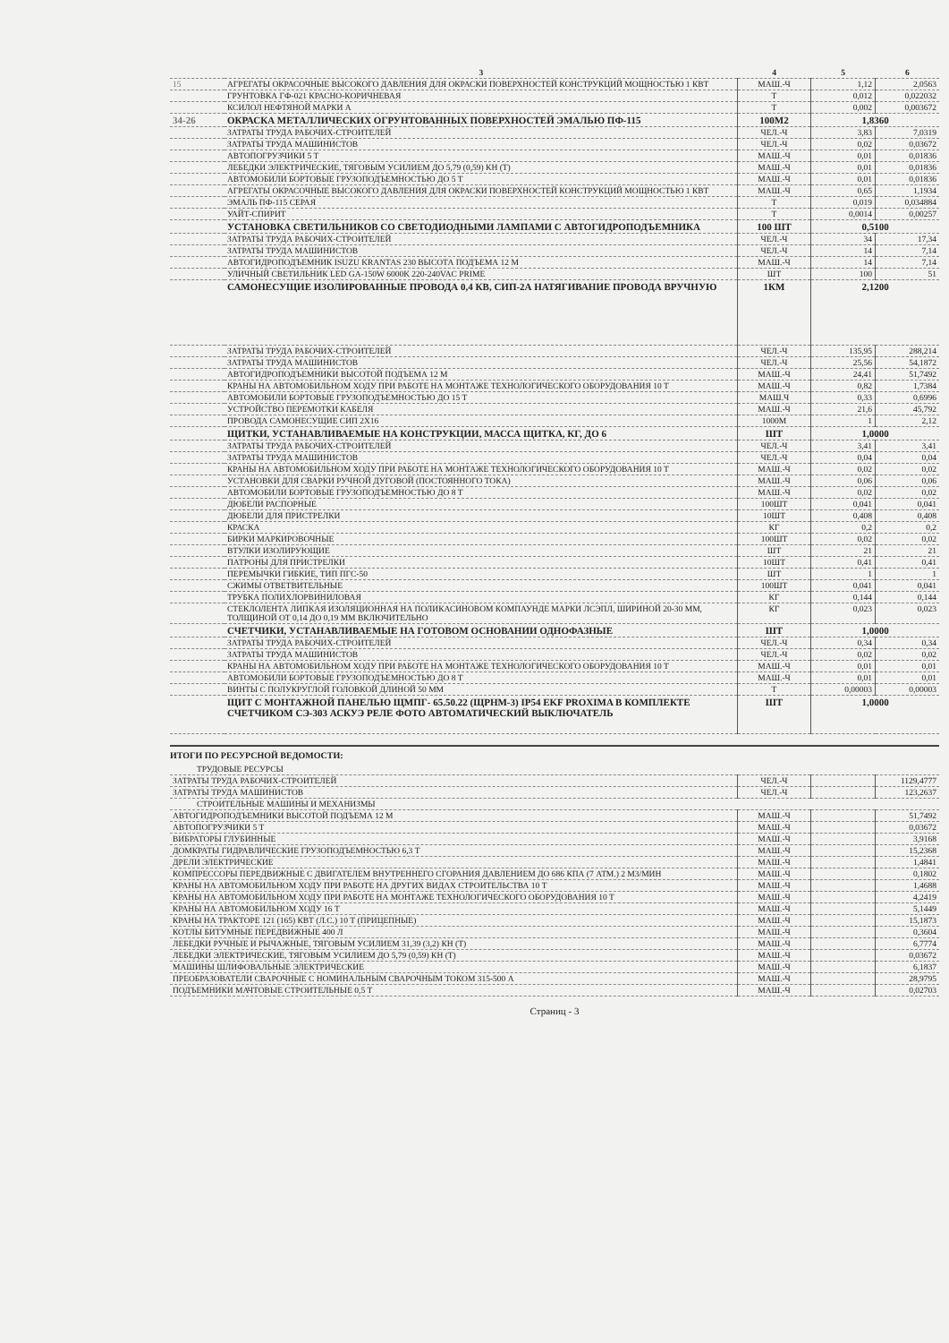| | 3 | 4 | 5 | 6 |
| --- | --- | --- | --- | --- |
| 15 | АГРЕГАТЫ ОКРАСОЧНЫЕ ВЫСОКОГО ДАВЛЕНИЯ ДЛЯ ОКРАСКИ ПОВЕРХНОСТЕЙ КОНСТРУКЦИЙ МОЩНОСТЬЮ 1 КВТ | МАШ.-Ч | 1,12 | 2,0563 |
| | ГРУНТОВКА ГФ-021 КРАСНО-КОРИЧНЕВАЯ | Т | 0,012 | 0,022032 |
| | КСИЛОЛ НЕФТЯНОЙ МАРКИ А | Т | 0,002 | 0,003672 |
| 34-26 | ОКРАСКА МЕТАЛЛИЧЕСКИХ ОГРУНТОВАННЫХ ПОВЕРХНОСТЕЙ ЭМАЛЬЮ ПФ-115 | 100М2 | 1,8360 | |
| | ЗАТРАТЫ ТРУДА РАБОЧИХ-СТРОИТЕЛЕЙ | ЧЕЛ.-Ч | 3,83 | 7,0319 |
| | ЗАТРАТЫ ТРУДА МАШИНИСТОВ | ЧЕЛ.-Ч | 0,02 | 0,03672 |
| | АВТОПОГРУЗЧИКИ 5 Т | МАШ.-Ч | 0,01 | 0,01836 |
| | ЛЕБЕДКИ ЭЛЕКТРИЧЕСКИЕ, ТЯГОВЫМ УСИЛИЕМ ДО 5,79 (0,59) КН (Т) | МАШ.-Ч | 0,01 | 0,01836 |
| | АВТОМОБИЛИ БОРТОВЫЕ ГРУЗОПОДЪЕМНОСТЬЮ ДО 5 Т | МАШ.-Ч | 0,01 | 0,01836 |
| | АГРЕГАТЫ ОКРАСОЧНЫЕ ВЫСОКОГО ДАВЛЕНИЯ ДЛЯ ОКРАСКИ ПОВЕРХНОСТЕЙ КОНСТРУКЦИЙ МОЩНОСТЬЮ 1 КВТ | МАШ.-Ч | 0,65 | 1,1934 |
| | ЭМАЛЬ ПФ-115 СЕРАЯ | Т | 0,019 | 0,034884 |
| | УАЙТ-СПИРИТ | Т | 0,0014 | 0,00257 |
| | УСТАНОВКА СВЕТИЛЬНИКОВ СО СВЕТОДИОДНЫМИ ЛАМПАМИ С АВТОГИДРОПОДЪЕМНИКА | 100 ШТ | 0,5100 | |
| | ЗАТРАТЫ ТРУДА РАБОЧИХ-СТРОИТЕЛЕЙ | ЧЕЛ.-Ч | 34 | 17,34 |
| | ЗАТРАТЫ ТРУДА МАШИНИСТОВ | ЧЕЛ.-Ч | 14 | 7,14 |
| | АВТОГИДРОПОДЪЕМНИК ISUZU KRANTAS 230 ВЫСОТА ПОДЪЕМА 12 М | МАШ.-Ч | 14 | 7,14 |
| | УЛИЧНЫЙ СВЕТИЛЬНИК LED GA-150W 6000K 220-240VAC PRIME | ШТ | 100 | 51 |
| | САМОНЕСУЩИЕ ИЗОЛИРОВАННЫЕ ПРОВОДА 0,4 КВ, СИП-2А НАТЯГИВАНИЕ ПРОВОДА ВРУЧНУЮ | 1КМ | 2,1200 | |
| | ЗАТРАТЫ ТРУДА РАБОЧИХ-СТРОИТЕЛЕЙ | ЧЕЛ.-Ч | 135,95 | 288,214 |
| | ЗАТРАТЫ ТРУДА МАШИНИСТОВ | ЧЕЛ.-Ч | 25,56 | 54,1872 |
| | АВТОГИДРОПОДЪЕМНИКИ ВЫСОТОЙ ПОДЪЕМА 12 М | МАШ.-Ч | 24,41 | 51,7492 |
| | КРАНЫ НА АВТОМОБИЛЬНОМ ХОДУ ПРИ РАБОТЕ НА МОНТАЖЕ ТЕХНОЛОГИЧЕСКОГО ОБОРУДОВАНИЯ 10 Т | МАШ.-Ч | 0,82 | 1,7384 |
| | АВТОМОБИЛИ БОРТОВЫЕ ГРУЗОПОДЪЕМНОСТЬЮ ДО 15 Т | МАШ.Ч | 0,33 | 0,6996 |
| | УСТРОЙСТВО ПЕРЕМОТКИ КАБЕЛЯ | МАШ.-Ч | 21,6 | 45,792 |
| | ПРОВОДА САМОНЕСУЩИЕ СИП 2Х16 | 1000М | 1 | 2,12 |
| | ЩИТКИ, УСТАНАВЛИВАЕМЫЕ НА КОНСТРУКЦИИ, МАССА ЩИТКА, КГ, ДО 6 | ШТ | 1,0000 | |
| | ЗАТРАТЫ ТРУДА РАБОЧИХ-СТРОИТЕЛЕЙ | ЧЕЛ.-Ч | 3,41 | 3,41 |
| | ЗАТРАТЫ ТРУДА МАШИНИСТОВ | ЧЕЛ.-Ч | 0,04 | 0,04 |
| | КРАНЫ НА АВТОМОБИЛЬНОМ ХОДУ ПРИ РАБОТЕ НА МОНТАЖЕ ТЕХНОЛОГИЧЕСКОГО ОБОРУДОВАНИЯ 10 Т | МАШ.-Ч | 0,02 | 0,02 |
| | УСТАНОВКИ ДЛЯ СВАРКИ РУЧНОЙ ДУГОВОЙ (ПОСТОЯННОГО ТОКА) | МАШ.-Ч | 0,06 | 0,06 |
| | АВТОМОБИЛИ БОРТОВЫЕ ГРУЗОПОДЪЕМНОСТЬЮ ДО 8 Т | МАШ.-Ч | 0,02 | 0,02 |
| | ДЮБЕЛИ РАСПОРНЫЕ | 100ШТ | 0,041 | 0,041 |
| | ДЮБЕЛИ ДЛЯ ПРИСТРЕЛКИ | 10ШТ | 0,408 | 0,408 |
| | КРАСКА | КГ | 0,2 | 0,2 |
| | БИРКИ МАРКИРОВОЧНЫЕ | 100ШТ | 0,02 | 0,02 |
| | ВТУЛКИ ИЗОЛИРУЮЩИЕ | ШТ | 21 | 21 |
| | ПАТРОНЫ ДЛЯ ПРИСТРЕЛКИ | 10ШТ | 0,41 | 0,41 |
| | ПЕРЕМЫЧКИ ГИБКИЕ, ТИП ПГС-50 | ШТ | 1 | 1 |
| | СЖИМЫ ОТВЕТВИТЕЛЬНЫЕ | 100ШТ | 0,041 | 0,041 |
| | ТРУБКА ПОЛИХЛОРВИНИЛОВАЯ | КГ | 0,144 | 0,144 |
| | СТЕКЛОЛЕНТА ЛИПКАЯ ИЗОЛЯЦИОННАЯ НА ПОЛИКАСИНОВОМ КОМПАУНДЕ МАРКИ ЛСЭПЛ, ШИРИНОЙ 20-30 ММ, ТОЛЩИНОЙ ОТ 0,14 ДО 0,19 ММ ВКЛЮЧИТЕЛЬНО | КГ | 0,023 | 0,023 |
| | СЧЕТЧИКИ, УСТАНАВЛИВАЕМЫЕ НА ГОТОВОМ ОСНОВАНИИ ОДНОФАЗНЫЕ | ШТ | 1,0000 | |
| | ЗАТРАТЫ ТРУДА РАБОЧИХ-СТРОИТЕЛЕЙ | ЧЕЛ.-Ч | 0,34 | 0,34 |
| | ЗАТРАТЫ ТРУДА МАШИНИСТОВ | ЧЕЛ.-Ч | 0,02 | 0,02 |
| | КРАНЫ НА АВТОМОБИЛЬНОМ ХОДУ ПРИ РАБОТЕ НА МОНТАЖЕ ТЕХНОЛОГИЧЕСКОГО ОБОРУДОВАНИЯ 10 Т | МАШ.-Ч | 0,01 | 0,01 |
| | АВТОМОБИЛИ БОРТОВЫЕ ГРУЗОПОДЪЕМНОСТЬЮ ДО 8 Т | МАШ.-Ч | 0,01 | 0,01 |
| | ВИНТЫ С ПОЛУКРУГЛОЙ ГОЛОВКОЙ ДЛИНОЙ 50 ММ | Т | 0,00003 | 0,00003 |
| | ЩИТ С МОНТАЖНОЙ ПАНЕЛЬЮ ЩМПГ- 65.50.22 (ЩРНМ-3) IP54 EKF PROXIMA В КОМПЛЕКТЕ СЧЕТЧИКОМ СЭ-303 АСКУЭ РЕЛЕ ФОТО АВТОМАТИЧЕСКИЙ ВЫКЛЮЧАТЕЛЬ | ШТ | 1,0000 | |
ИТОГИ ПО РЕСУРСНОЙ ВЕДОМОСТИ:
| ТРУДОВЫЕ РЕСУРСЫ | | | |
| ЗАТРАТЫ ТРУДА РАБОЧИХ-СТРОИТЕЛЕЙ | ЧЕЛ.-Ч | | 1129,4777 |
| ЗАТРАТЫ ТРУДА МАШИНИСТОВ | ЧЕЛ.-Ч | | 123,2637 |
| СТРОИТЕЛЬНЫЕ МАШИНЫ И МЕХАНИЗМЫ | | | |
| АВТОГИДРОПОДЪЕМНИКИ ВЫСОТОЙ ПОДЪЕМА 12 М | МАШ.-Ч | | 51,7492 |
| АВТОПОГРУЗЧИКИ 5 Т | МАШ.-Ч | | 0,03672 |
| ВИБРАТОРЫ ГЛУБИННЫЕ | МАШ.-Ч | | 3,9168 |
| ДОМКРАТЫ ГИДРАВЛИЧЕСКИЕ ГРУЗОПОДЪЕМНОСТЬЮ 6,3 Т | МАШ.-Ч | | 15,2368 |
| ДРЕЛИ ЭЛЕКТРИЧЕСКИЕ | МАШ.-Ч | | 1,4841 |
| КОМПРЕССОРЫ ПЕРЕДВИЖНЫЕ С ДВИГАТЕЛЕМ ВНУТРЕННЕГО СГОРАНИЯ ДАВЛЕНИЕМ ДО 686 КПА (7 АТМ.) 2 М3/МИН | МАШ.-Ч | | 0,1802 |
| КРАНЫ НА АВТОМОБИЛЬНОМ ХОДУ ПРИ РАБОТЕ НА ДРУГИХ ВИДАХ СТРОИТЕЛЬСТВА 10 Т | МАШ.-Ч | | 1,4688 |
| КРАНЫ НА АВТОМОБИЛЬНОМ ХОДУ ПРИ РАБОТЕ НА МОНТАЖЕ ТЕХНОЛОГИЧЕСКОГО ОБОРУДОВАНИЯ 10 Т | МАШ.-Ч | | 4,2419 |
| КРАНЫ НА АВТОМОБИЛЬНОМ ХОДУ 16 Т | МАШ.-Ч | | 5,1449 |
| КРАНЫ НА ТРАКТОРЕ 121 (165) КВТ (Л.С.) 10 Т (ПРИЦЕПНЫЕ) | МАШ.-Ч | | 15,1873 |
| КОТЛЫ БИТУМНЫЕ ПЕРЕДВИЖНЫЕ 400 Л | МАШ.-Ч | | 0,3604 |
| ЛЕБЕДКИ РУЧНЫЕ И РЫЧАЖНЫЕ, ТЯГОВЫМ УСИЛИЕМ 31,39 (3,2) КН (Т) | МАШ.-Ч | | 6,7774 |
| ЛЕБЕДКИ ЭЛЕКТРИЧЕСКИЕ, ТЯГОВЫМ УСИЛИЕМ ДО 5,79 (0,59) КН (Т) | МАШ.-Ч | | 0,03672 |
| МАШИНЫ ШЛИФОВАЛЬНЫЕ ЭЛЕКТРИЧЕСКИЕ | МАШ.-Ч | | 6,1837 |
| ПРЕОБРАЗОВАТЕЛИ СВАРОЧНЫЕ С НОМИНАЛЬНЫМ СВАРОЧНЫМ ТОКОМ 315-500 А | МАШ.-Ч | | 28,9795 |
| ПОДЪЕМНИКИ МАЧТОВЫЕ СТРОИТЕЛЬНЫЕ 0,5 Т | МАШ.-Ч | | 0,02703 |
Страниц - 3